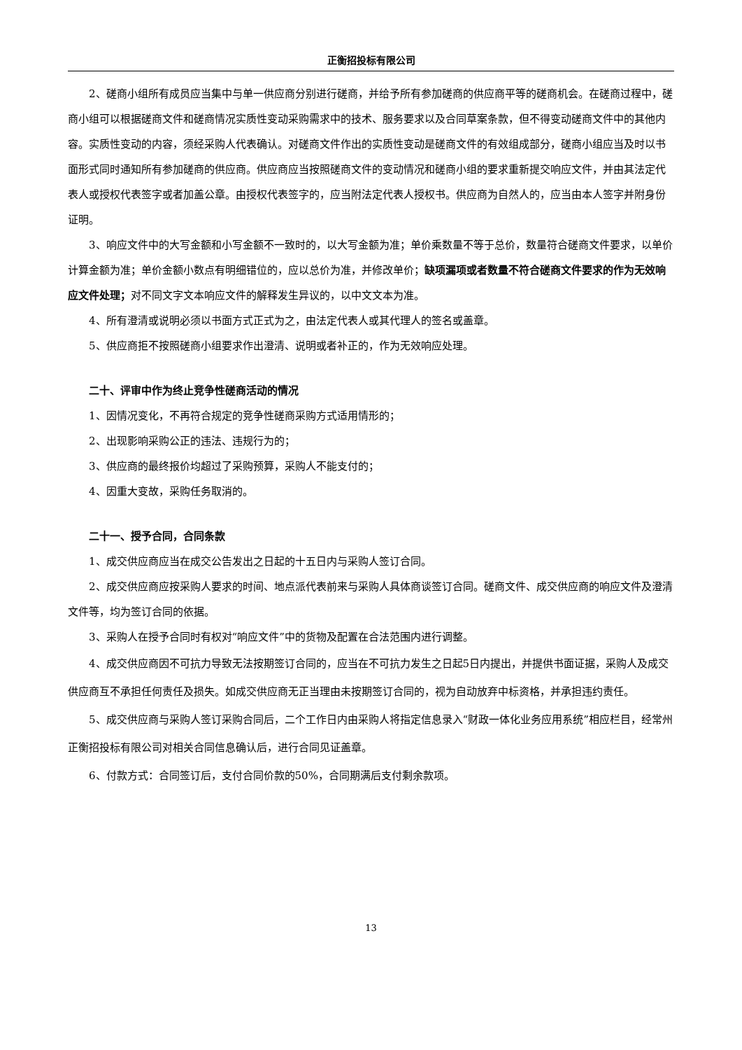正衡招投标有限公司
2、磋商小组所有成员应当集中与单一供应商分别进行磋商，并给予所有参加磋商的供应商平等的磋商机会。在磋商过程中，磋商小组可以根据磋商文件和磋商情况实质性变动采购需求中的技术、服务要求以及合同草案条款，但不得变动磋商文件中的其他内容。实质性变动的内容，须经采购人代表确认。对磋商文件作出的实质性变动是磋商文件的有效组成部分，磋商小组应当及时以书面形式同时通知所有参加磋商的供应商。供应商应当按照磋商文件的变动情况和磋商小组的要求重新提交响应文件，并由其法定代表人或授权代表签字或者加盖公章。由授权代表签字的，应当附法定代表人授权书。供应商为自然人的，应当由本人签字并附身份证明。
3、响应文件中的大写金额和小写金额不一致时的，以大写金额为准；单价乘数量不等于总价，数量符合磋商文件要求，以单价计算金额为准；单价金额小数点有明细错位的，应以总价为准，并修改单价；缺项漏项或者数量不符合磋商文件要求的作为无效响应文件处理；对不同文字文本响应文件的解释发生异议的，以中文文本为准。
4、所有澄清或说明必须以书面方式正式为之，由法定代表人或其代理人的签名或盖章。
5、供应商拒不按照磋商小组要求作出澄清、说明或者补正的，作为无效响应处理。
二十、评审中作为终止竞争性磋商活动的情况
1、因情况变化，不再符合规定的竞争性磋商采购方式适用情形的；
2、出现影响采购公正的违法、违规行为的；
3、供应商的最终报价均超过了采购预算，采购人不能支付的；
4、因重大变故，采购任务取消的。
二十一、授予合同，合同条款
1、成交供应商应当在成交公告发出之日起的十五日内与采购人签订合同。
2、成交供应商应按采购人要求的时间、地点派代表前来与采购人具体商谈签订合同。磋商文件、成交供应商的响应文件及澄清文件等，均为签订合同的依据。
3、采购人在授予合同时有权对“响应文件”中的货物及配置在合法范围内进行调整。
4、成交供应商因不可抗力导致无法按期签订合同的，应当在不可抗力发生之日起5日内提出，并提供书面证据，采购人及成交供应商互不承担任何责任及损失。如成交供应商无正当理由未按期签订合同的，视为自动放弃中标资格，并承担违约责任。
5、成交供应商与采购人签订采购合同后，二个工作日内由采购人将指定信息录入“财政一体化业务应用系统”相应栏目，经常州正衡招投标有限公司对相关合同信息确认后，进行合同见证盖章。
6、付款方式：合同签订后，支付合同价款的50%，合同期满后支付剩余款项。
13